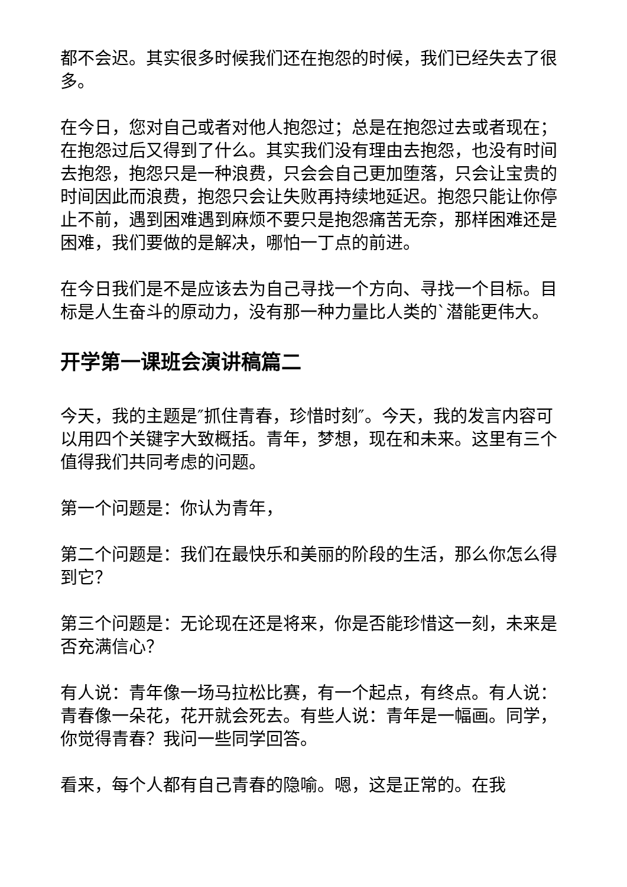都不会迟。其实很多时候我们还在抱怨的时候，我们已经失去了很多。
在今日，您对自己或者对他人抱怨过；总是在抱怨过去或者现在；在抱怨过后又得到了什么。其实我们没有理由去抱怨，也没有时间去抱怨，抱怨只是一种浪费，只会会自己更加堕落，只会让宝贵的时间因此而浪费，抱怨只会让失败再持续地延迟。抱怨只能让你停止不前，遇到困难遇到麻烦不要只是抱怨痛苦无奈，那样困难还是困难，我们要做的是解决，哪怕一丁点的前进。
在今日我们是不是应该去为自己寻找一个方向、寻找一个目标。目标是人生奋斗的原动力，没有那一种力量比人类的`潜能更伟大。
开学第一课班会演讲稿篇二
今天，我的主题是″抓住青春，珍惜时刻″。今天，我的发言内容可以用四个关键字大致概括。青年，梦想，现在和未来。这里有三个值得我们共同考虑的问题。
第一个问题是：你认为青年，
第二个问题是：我们在最快乐和美丽的阶段的生活，那么你怎么得到它？
第三个问题是：无论现在还是将来，你是否能珍惜这一刻，未来是否充满信心？
有人说：青年像一场马拉松比赛，有一个起点，有终点。有人说：青春像一朵花，花开就会死去。有些人说：青年是一幅画。同学，你觉得青春？我问一些同学回答。
看来，每个人都有自己青春的隐喻。嗯，这是正常的。在我